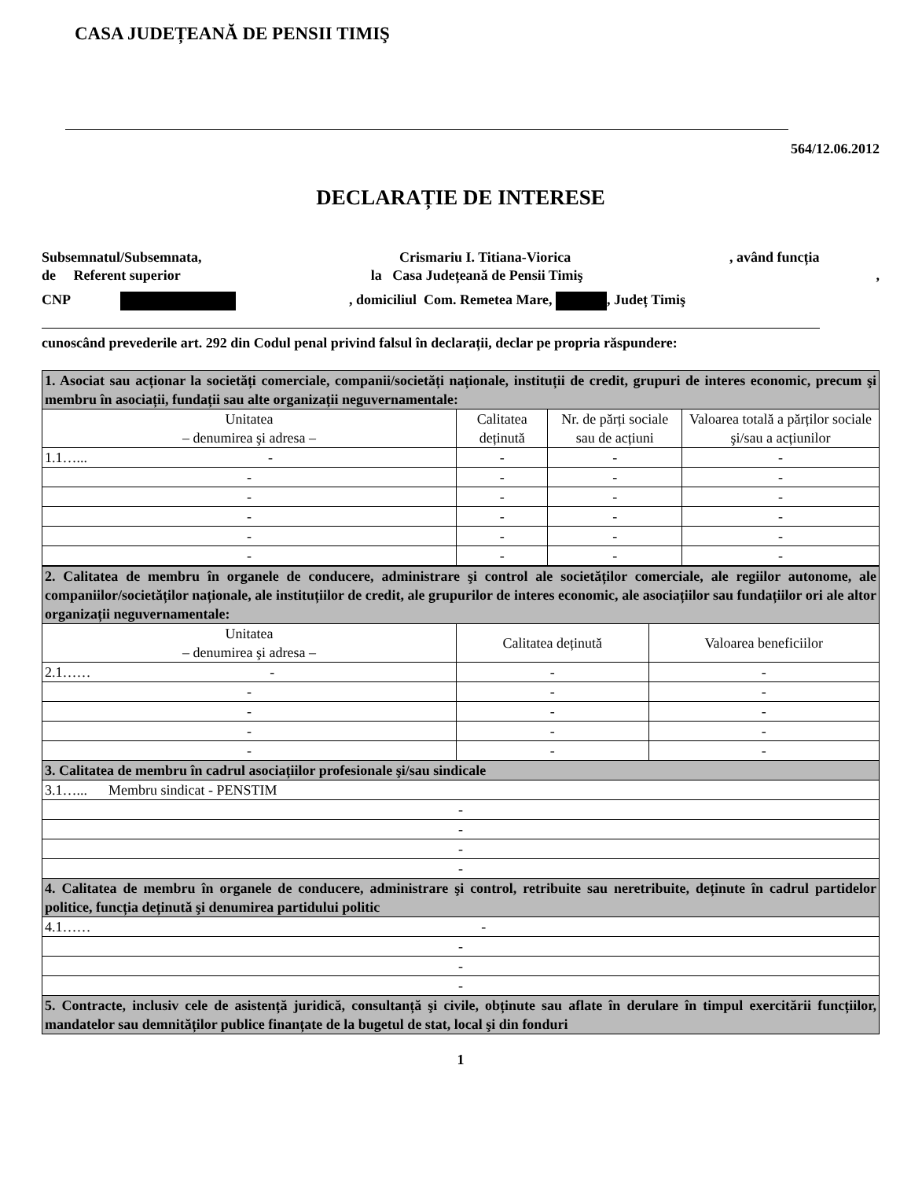CASA JUDEȚEANĂ DE PENSII TIMIŞ
564/12.06.2012
DECLARAȚIE DE INTERESE
Subsemnatul/Subsemnata, Crismariu I. Titiana-Viorica, având funcția
de Referent superior la Casa Județeană de Pensii Timiş,
CNP , domiciliul Com. Remetea Mare, , Județ Timiş
cunoscând prevederile art. 292 din Codul penal privind falsul în declarații, declar pe propria răspundere:
| 1. Asociat sau acționar la societăți comerciale, companii/societăți naționale, instituții de credit, grupuri de interes economic, precum şi membru în asociații, fundații sau alte organizații neguvernamentale: | | | |
| Unitatea – denumirea şi adresa – | Calitatea deținută | Nr. de părți sociale sau de acțiuni | Valoarea totală a părților sociale şi/sau a acțiunilor |
| 1.1…... - | - | - | - |
| - | - | - | - |
| - | - | - | - |
| - | - | - | - |
| - | - | - | - |
| - | - | - | - |
| 2. Calitatea de membru în organele de conducere, administrare şi control ale societăților comerciale, ale regiilor autonome, ale companiilor/societăților naționale, ale instituțiilor de credit, ale grupurilor de interes economic, ale asociațiilor sau fundațiilor ori ale altor organizații neguvernamentale: | | |
| Unitatea – denumirea şi adresa – | Calitatea deținută | Valoarea beneficiilor |
| 2.1…… - | - | - |
| - | - | - |
| - | - | - |
| - | - | - |
| - | - | - |
| 3. Calitatea de membru în cadrul asociațiilor profesionale şi/sau sindicale | | |
| 3.1…... Membru sindicat - PENSTIM | | |
| - | | |
| - | | |
| - | | |
| - | | |
| 4. Calitatea de membru în organele de conducere, administrare şi control, retribuite sau neretribuite, deținute în cadrul partidelor politice, funcția deținută şi denumirea partidului politic | | |
| 4.1…… - | | |
| - | | |
| - | | |
| - | | |
| 5. Contracte, inclusiv cele de asistență juridică, consultanță şi civile, obținute sau aflate în derulare în timpul exercitării funcțiilor, mandatelor sau demnităților publice finanțate de la bugetul de stat, local şi din fonduri | | |
1